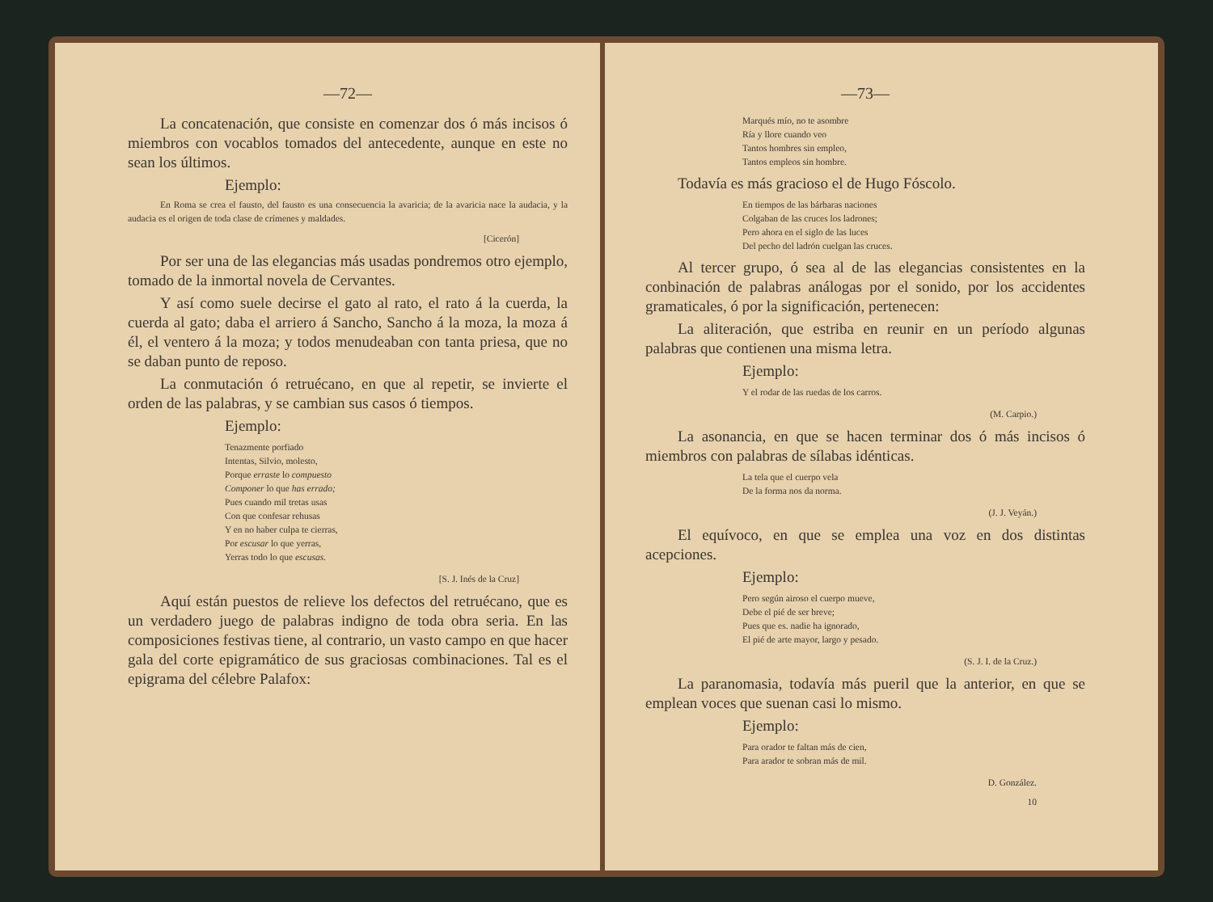—72—
La concatenación, que consiste en comenzar dos ó más incisos ó miembros con vocablos tomados del antecedente, aunque en este no sean los últimos.
Ejemplo:
En Roma se crea el fausto, del fausto es una consecuencia la avaricia; de la avaricia nace la audacia, y la audacia es el origen de toda clase de crímenes y maldades.
[Cicerón]
Por ser una de las elegancias más usadas pondremos otro ejemplo, tomado de la inmortal novela de Cervantes.
Y así como suele decirse el gato al rato, el rato á la cuerda, la cuerda al gato; daba el arriero á Sancho, Sancho á la moza, la moza á él, el ventero á la moza; y todos menudeaban con tanta priesa, que no se daban punto de reposo.
La conmutación ó retruécano, en que al repetir, se invierte el orden de las palabras, y se cambian sus casos ó tiempos.
Ejemplo:
Tenazmente porfiado
Intentas, Silvio, molesto,
Porque erraste lo compuesto
Componer lo que has errado;
Pues cuando mil tretas usas
Con que confesar rehusas
Y en no haber culpa te cierras,
Por escusar lo que yerras,
Yerras todo lo que escusas.
[S. J. Inés de la Cruz]
Aquí están puestos de relieve los defectos del retruécano, que es un verdadero juego de palabras indigno de toda obra seria. En las composiciones festivas tiene, al contrario, un vasto campo en que hacer gala del corte epigramático de sus graciosas combinaciones. Tal es el epigrama del célebre Palafox:
—73—
Marqués mío, no te asombre
Ría y llore cuando veo
Tantos hombres sin empleo,
Tantos empleos sin hombre.
Todavía es más gracioso el de Hugo Fóscolo.
En tiempos de las bárbaras naciones
Colgaban de las cruces los ladrones;
Pero ahora en el siglo de las luces
Del pecho del ladrón cuelgan las cruces.
Al tercer grupo, ó sea al de las elegancias consistentes en la conbinación de palabras análogas por el sonido, por los accidentes gramaticales, ó por la significación, pertenecen:
La aliteración, que estriba en reunir en un período algunas palabras que contienen una misma letra.
Ejemplo:
Y el rodar de las ruedas de los carros.
(M. Carpio.)
La asonancia, en que se hacen terminar dos ó más incisos ó miembros con palabras de sílabas idénticas.
La tela que el cuerpo vela
De la forma nos da norma.
(J. J. Veyán.)
El equívoco, en que se emplea una voz en dos distintas acepciones.
Ejemplo:
Pero según airoso el cuerpo mueve,
Debe el pié de ser breve;
Pues que es. nadie ha ignorado,
El pié de arte mayor, largo y pesado.
(S. J. I. de la Cruz.)
La paranomasia, todavía más pueril que la anterior, en que se emplean voces que suenan casi lo mismo.
Ejemplo:
Para orador te faltan más de cien,
Para arador te sobran más de mil.
D. González.
10